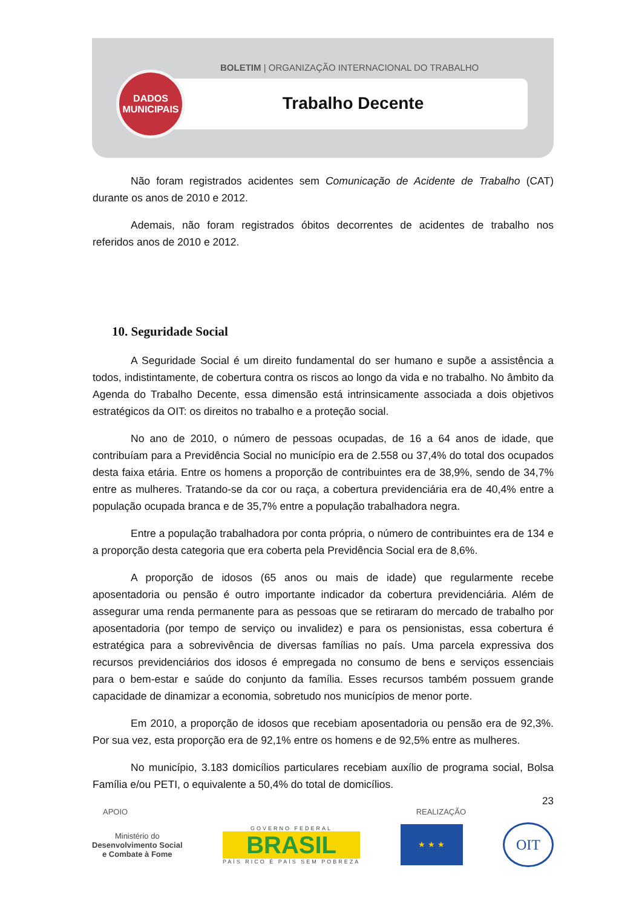BOLETIM | ORGANIZAÇÃO INTERNACIONAL DO TRABALHO
Trabalho Decente
DADOS
MUNICIPAIS
Não foram registrados acidentes sem Comunicação de Acidente de Trabalho (CAT) durante os anos de 2010 e 2012.
Ademais, não foram registrados óbitos decorrentes de acidentes de trabalho nos referidos anos de 2010 e 2012.
10. Seguridade Social
A Seguridade Social é um direito fundamental do ser humano e supõe a assistência a todos, indistintamente, de cobertura contra os riscos ao longo da vida e no trabalho. No âmbito da Agenda do Trabalho Decente, essa dimensão está intrinsicamente associada a dois objetivos estratégicos da OIT: os direitos no trabalho e a proteção social.
No ano de 2010, o número de pessoas ocupadas, de 16 a 64 anos de idade, que contribuíam para a Previdência Social no município era de 2.558 ou 37,4% do total dos ocupados desta faixa etária. Entre os homens a proporção de contribuintes era de 38,9%, sendo de 34,7% entre as mulheres. Tratando-se da cor ou raça, a cobertura previdenciária era de 40,4% entre a população ocupada branca e de 35,7% entre a população trabalhadora negra.
Entre a população trabalhadora por conta própria, o número de contribuintes era de 134 e a proporção desta categoria que era coberta pela Previdência Social era de 8,6%.
A proporção de idosos (65 anos ou mais de idade) que regularmente recebe aposentadoria ou pensão é outro importante indicador da cobertura previdenciária. Além de assegurar uma renda permanente para as pessoas que se retiraram do mercado de trabalho por aposentadoria (por tempo de serviço ou invalidez) e para os pensionistas, essa cobertura é estratégica para a sobrevivência de diversas famílias no país. Uma parcela expressiva dos recursos previdenciários dos idosos é empregada no consumo de bens e serviços essenciais para o bem-estar e saúde do conjunto da família. Esses recursos também possuem grande capacidade de dinamizar a economia, sobretudo nos municípios de menor porte.
Em 2010, a proporção de idosos que recebiam aposentadoria ou pensão era de 92,3%. Por sua vez, esta proporção era de 92,1% entre os homens e de 92,5% entre as mulheres.
No município, 3.183 domicílios particulares recebiam auxílio de programa social, Bolsa Família e/ou PETI, o equivalente a 50,4% do total de domicílios.
23
APOIO REALIZAÇÃO
Ministério do
Desenvolvimento Social
e Combate à Fome
GOVERNO FEDERAL
BRASIL
PAÍS RICO É PAÍS SEM POBREZA
★ ★ ★
OIT